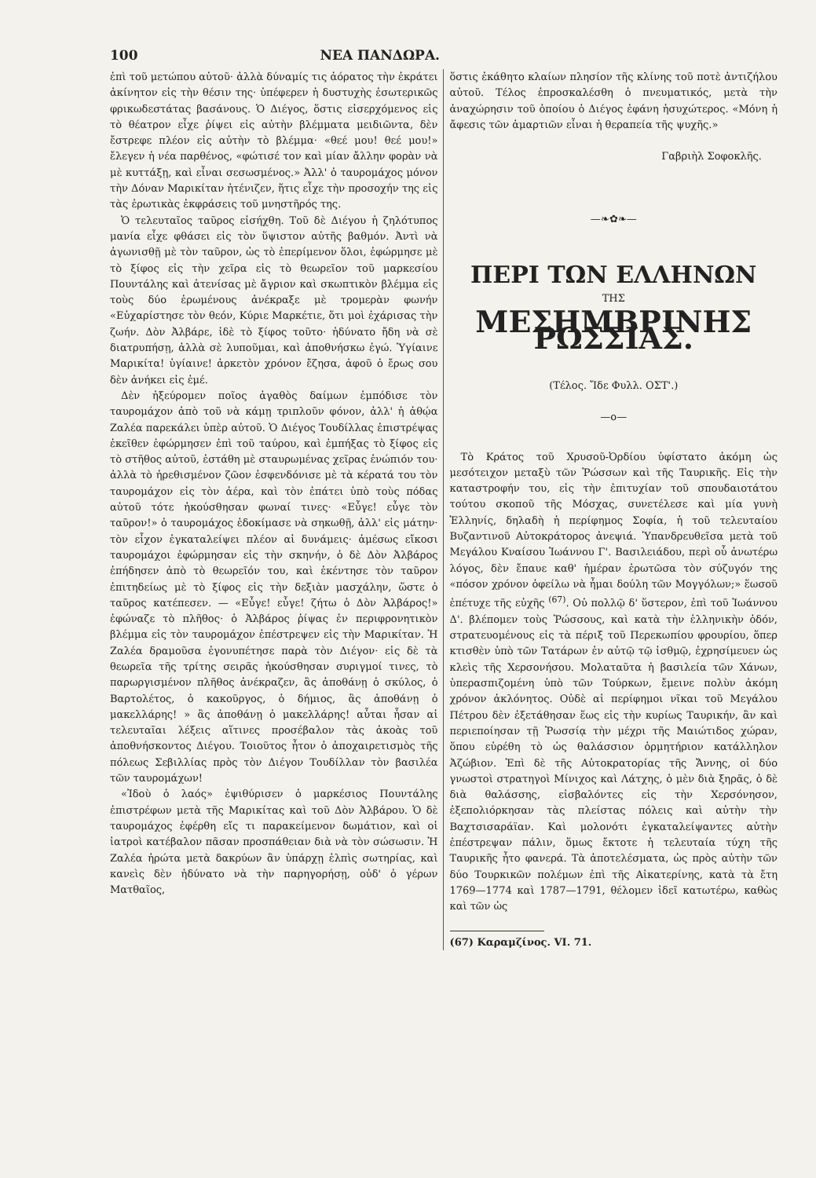100 ΝΕΑ ΠΑΝΔΩΡΑ.
ἐπὶ τοῦ μετώπου αὐτοῦ· ἀλλὰ δύναμίς τις ἀόρατος τὴν ἐκράτει ἀκίνητον εἰς τὴν θέσιν της· ὑπέφερεν ἡ δυστυχὴς ἐσωτερικῶς φρικωδεστάτας βασάνους. Ὁ Διέγος, ὅστις εἰσερχόμενος εἰς τὸ θέατρον εἶχε ῥίψει εἰς αὐτὴν βλέμματα μειδιῶντα, δὲν ἔστρεφε πλέον εἰς αὐτὴν τὸ βλέμμα· «θεέ μου! θεέ μου!» ἔλεγεν ἡ νέα παρθένος, «φώτισέ τον καὶ μίαν ἄλλην φορὰν νὰ μὲ κυττάξῃ, καὶ εἶναι σεσωσμένος.» Ἀλλ' ὁ ταυρομάχος μόνον τὴν Δόναν Μαρικίταν ἠτένιζεν, ἥτις εἶχε τὴν προσοχήν της εἰς τὰς ἐρωτικὰς ἐκφράσεις τοῦ μνηστῆρός της.
Ὁ τελευταῖος ταῦρος εἰσήχθη. Τοῦ δὲ Διέγου ἡ ζηλότυπος μανία εἶχε φθάσει εἰς τὸν ὕψιστον αὐτῆς βαθμόν. Ἀντὶ νὰ ἀγωνισθῇ μὲ τὸν ταῦρον, ὡς τὸ ἐπερίμενον ὅλοι, ἐφώρμησε μὲ τὸ ξίφος εἰς τὴν χεῖρα εἰς τὸ θεωρεῖον τοῦ μαρκεσίου Πουντάλης καὶ ἀτενίσας μὲ ἄγριον καὶ σκωπτικὸν βλέμμα εἰς τοὺς δύο ἐρωμένους ἀνέκραξε μὲ τρομερὰν φωνήν «Εὐχαρίστησε τὸν θεόν, Κύριε Μαρκέτιε, ὅτι μοὶ ἐχάρισας τὴν ζωήν. Δὸν Ἀλβάρε, ἰδὲ τὸ ξίφος τοῦτο· ἠδύνατο ἤδη νὰ σὲ διατρυπήσῃ, ἀλλὰ σὲ λυποῦμαι, καὶ ἀποθνήσκω ἐγώ. Ὑγίαινε Μαρικίτα! ὑγίαινε! ἀρκετὸν χρόνον ἔζησα, ἀφοῦ ὁ ἔρως σου δὲν ἀνήκει εἰς ἐμέ.
Δὲν ἠξεύρομεν ποῖος ἀγαθὸς δαίμων ἐμπόδισε τὸν ταυρομάχον ἀπὸ τοῦ νὰ κάμῃ τριπλοῦν φόνον, ἀλλ' ἡ ἀθῴα Ζαλέα παρεκάλει ὑπὲρ αὐτοῦ. Ὁ Διέγος Τουδίλλας ἐπιστρέψας ἐκεῖθεν ἐφώρμησεν ἐπὶ τοῦ ταύρου, καὶ ἐμπήξας τὸ ξίφος εἰς τὸ στῆθος αὐτοῦ, ἐστάθη μὲ σταυρωμένας χεῖρας ἐνώπιόν του· ἀλλὰ τὸ ἠρεθισμένον ζῶον ἐσφενδόνισε μὲ τὰ κέρατά του τὸν ταυρομάχον εἰς τὸν ἀέρα, καὶ τὸν ἐπάτει ὑπὸ τοὺς πόδας αὐτοῦ τότε ἠκούσθησαν φωναί τινες· «Εὖγε! εὖγε τὸν ταῦρον!» ὁ ταυρομάχος ἐδοκίμασε νὰ σηκωθῇ, ἀλλ' εἰς μάτην· τὸν εἶχον ἐγκαταλείψει πλέον αἱ δυνάμεις· ἀμέσως εἴκοσι ταυρομάχοι ἐφώρμησαν εἰς τὴν σκηνήν, ὁ δὲ Δὸν Ἀλβάρος ἐπήδησεν ἀπὸ τὸ θεωρεῖόν του, καὶ ἐκέντησε τὸν ταῦρον ἐπιτηδείως μὲ τὸ ξίφος εἰς τὴν δεξιὰν μασχάλην, ὥστε ὁ ταῦρος κατέπεσεν. — «Εὖγε! εὖγε! ζήτω ὁ Δὸν Ἀλβάρος!» ἐφώναζε τὸ πλῆθος· ὁ Ἀλβάρος ῥίψας ἐν περιφρονητικὸν βλέμμα εἰς τὸν ταυρομάχον ἐπέστρεψεν εἰς τὴν Μαρικίταν. Ἡ Ζαλέα δραμοῦσα ἐγονυπέτησε παρὰ τὸν Διέγον· εἰς δὲ τὰ θεωρεῖα τῆς τρίτης σειρᾶς ἠκούσθησαν συριγμοί τινες, τὸ παρωργισμένον πλῆθος ἀνέκραζεν, ἂς ἀποθάνῃ ὁ σκύλος, ὁ Βαρτολέτος, ὁ κακοῦργος, ὁ δήμιος, ἂς ἀποθάνῃ ὁ μακελλάρης! » ἂς ἀποθάνῃ ὁ μακελλάρης! αὗται ἦσαν αἱ τελευταῖαι λέξεις αἵτινες προσέβαλον τὰς ἀκοὰς τοῦ ἀποθνήσκοντος Διέγου. Τοιοῦτος ἦτον ὁ ἀποχαιρετισμὸς τῆς πόλεως Σεβιλλίας πρὸς τὸν Διέγον Τουδίλλαν τὸν βασιλέα τῶν ταυρομάχων!
«Ἰδοὺ ὁ λαός» ἐψιθύρισεν ὁ μαρκέσιος Πουντάλης ἐπιστρέφων μετὰ τῆς Μαρικίτας καὶ τοῦ Δὸν Ἀλβάρου. Ὁ δὲ ταυρομάχος ἐφέρθη εἴς τι παρακείμενον δωμάτιον, καὶ οἱ ἰατροὶ κατέβαλον πᾶσαν προσπάθειαν διὰ νὰ τὸν σώσωσιν. Ἡ Ζαλέα ἠρώτα μετὰ δακρύων ἂν ὑπάρχῃ ἐλπὶς σωτηρίας, καὶ κανεὶς δὲν ἠδύνατο νὰ τὴν παρηγορήσῃ, οὐδ' ὁ γέρων Ματθαῖος,
ὅστις ἐκάθητο κλαίων πλησίον τῆς κλίνης τοῦ ποτὲ ἀντιζήλου αὐτοῦ. Τέλος ἐπροσκαλέσθη ὁ πνευματικός, μετὰ τὴν ἀναχώρησιν τοῦ ὁποίου ὁ Διέγος ἐφάνη ἡσυχώτερος. «Μόνη ἡ ἄφεσις τῶν ἁμαρτιῶν εἶναι ἡ θεραπεία τῆς ψυχῆς.»
Γαβριὴλ Σοφοκλῆς.
—❧✿❧—
ΠΕΡΙ ΤΩΝ ΕΛΛΗΝΩΝ
ΤΗΣ
ΜΕΣΗΜΒΡΙΝΗΣ ΡΩΣΣΙΑΣ.
(Τέλος. Ἴδε Φυλλ. ΟΣΤ'.)
—ο—
Τὸ Κράτος τοῦ Χρυσοῦ-Ὀρδίου ὑφίστατο ἀκόμη ὡς μεσότειχον μεταξὺ τῶν Ῥώσσων καὶ τῆς Ταυρικῆς. Εἰς τὴν καταστροφήν του, εἰς τὴν ἐπιτυχίαν τοῦ σπουδαιοτάτου τούτου σκοποῦ τῆς Μόσχας, συνετέλεσε καὶ μία γυνὴ Ἑλληνίς, δηλαδὴ ἡ περίφημος Σοφία, ἡ τοῦ τελευταίου Βυζαντινοῦ Αὐτοκράτορος ἀνεψιά. Ὑπανδρευθεῖσα μετὰ τοῦ Μεγάλου Κναίσου Ἰωάννου Γ'. Βασιλειάδου, περὶ οὗ ἀνωτέρω λόγος, δὲν ἔπαυε καθ' ἡμέραν ἐρωτῶσα τὸν σύζυγόν της «πόσον χρόνον ὀφείλω νὰ ἦμαι δούλη τῶν Μογγόλων;» ἕωσοῦ ἐπέτυχε τῆς εὐχῆς <sup>(67)</sup>. Οὐ πολλῷ δ' ὕστερον, ἐπὶ τοῦ Ἰωάννου Δ'. βλέπομεν τοὺς Ῥώσσους, καὶ κατὰ τὴν ἑλληνικὴν ὁδόν, στρατευομένους εἰς τὰ πέριξ τοῦ Περεκωπίου φρουρίου, ὅπερ κτισθὲν ὑπὸ τῶν Τατάρων ἐν αὐτῷ τῷ ἰσθμῷ, ἐχρησίμευεν ὡς κλεὶς τῆς Χερσονήσου. Μολαταῦτα ἡ βασιλεία τῶν Χάνων, ὑπερασπιζομένη ὑπὸ τῶν Τούρκων, ἔμεινε πολὺν ἀκόμη χρόνον ἀκλόνητος. Οὐδὲ αἱ περίφημοι νῖκαι τοῦ Μεγάλου Πέτρου δὲν ἐξετάθησαν ἕως εἰς τὴν κυρίως Ταυρικήν, ἂν καὶ περιεποίησαν τῇ Ῥωσσίᾳ τὴν μέχρι τῆς Μαιώτιδος χώραν, ὅπου εὑρέθη τὸ ὡς θαλάσσιον ὁρμητήριον κατάλληλον Ἀζώβιον. Ἐπὶ δὲ τῆς Αὐτοκρατορίας τῆς Ἄννης, οἱ δύο γνωστοὶ στρατηγοὶ Μίνιχος καὶ Λάτχης, ὁ μὲν διὰ ξηρᾶς, ὁ δὲ διὰ θαλάσσης, εἰσβαλόντες εἰς τὴν Χερσόνησον, ἐξεπολιόρκησαν τὰς πλείστας πόλεις καὶ αὐτὴν τὴν Βαχτσισαράϊαν. Καὶ μολονότι ἐγκαταλείψαντες αὐτὴν ἐπέστρεψαν πάλιν, ὅμως ἔκτοτε ἡ τελευταία τύχη τῆς Ταυρικῆς ἦτο φανερά. Τὰ ἀποτελέσματα, ὡς πρὸς αὐτὴν τῶν δύο Τουρκικῶν πολέμων ἐπὶ τῆς Αἰκατερίνης, κατὰ τὰ ἔτη 1769—1774 καὶ 1787—1791, θέλομεν ἰδεῖ κατωτέρω, καθὼς καὶ τῶν ὡς
(67) Καραμζίνος. VI. 71.